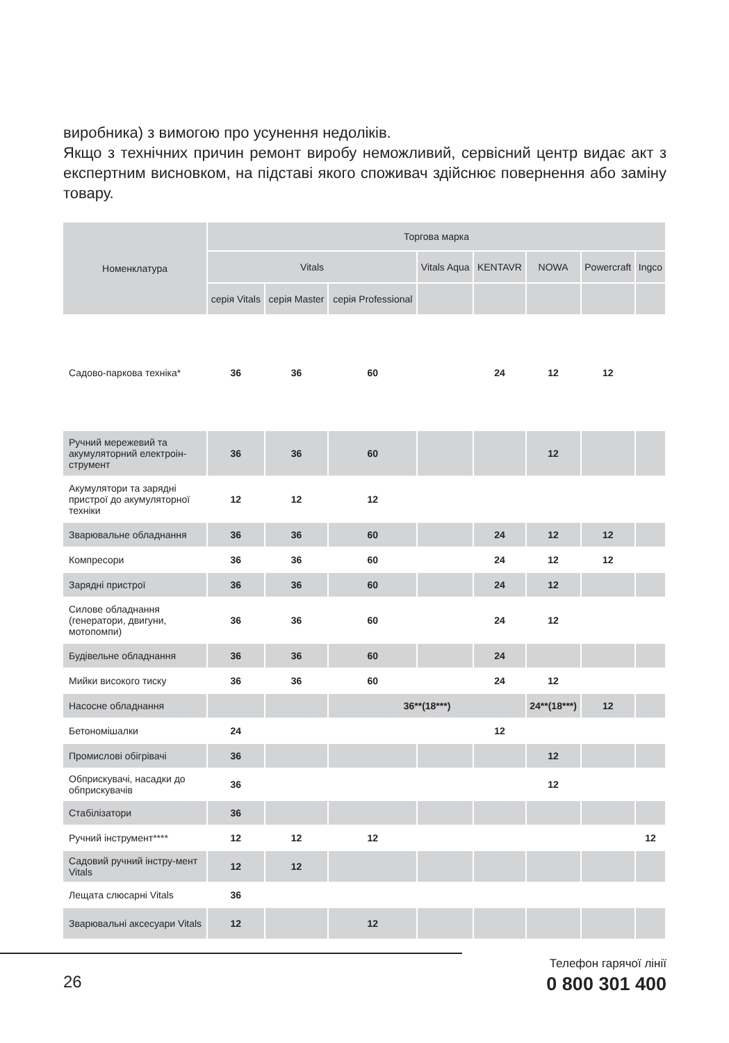виробника) з вимогою про усунення недоліків.
Якщо з технічних причин ремонт виробу неможливий, сервісний центр видає акт з експертним висновком, на підставі якого споживач здійснює повернення або заміну товару.
| Номенклатура | Торгова марка | | | | | | | |
| --- | --- | --- | --- | --- | --- | --- | --- | --- |
| | Vitals | | | Vitals Aqua | KENTAVR | NOWA | Powercraft | Ingco |
| | серія Vitals | серія Master | серія Professional | | | | | |
| Садово-паркова техніка* | 36 | 36 | 60 | | 24 | 12 | 12 | |
| Ручний мережевий та акумуляторний електроін-струмент | 36 | 36 | 60 | | | 12 | | |
| Акумулятори та зарядні пристрої до акумуляторної техніки | 12 | 12 | 12 | | | | | |
| Зварювальне обладнання | 36 | 36 | 60 | | 24 | 12 | 12 | |
| Компресори | 36 | 36 | 60 | | 24 | 12 | 12 | |
| Зарядні пристрої | 36 | 36 | 60 | | 24 | 12 | | |
| Силове обладнання (генератори, двигуни, мотопомпи) | 36 | 36 | 60 | | 24 | 12 | | |
| Будівельне обладнання | 36 | 36 | 60 | | 24 | | | |
| Мийки високого тиску | 36 | 36 | 60 | | 24 | 12 | | |
| Насосне обладнання | | | 36**(18***) | | | 24**(18***) | 12 | |
| Бетономішалки | 24 | | | | 12 | | | |
| Промислові обігрівачі | 36 | | | | | 12 | | |
| Обприскувачі, насадки до обприскувачів | 36 | | | | | 12 | | |
| Стабілізатори | 36 | | | | | | | |
| Ручний інструмент**** | 12 | 12 | 12 | | | | | 12 |
| Садовий ручний інстру-мент Vitals | 12 | 12 | | | | | | |
| Лещата слюсарні Vitals | 36 | | | | | | | |
| Зварювальні аксесуари Vitals | 12 | | 12 | | | | | |
26
Телефон гарячої лінії
0 800 301 400